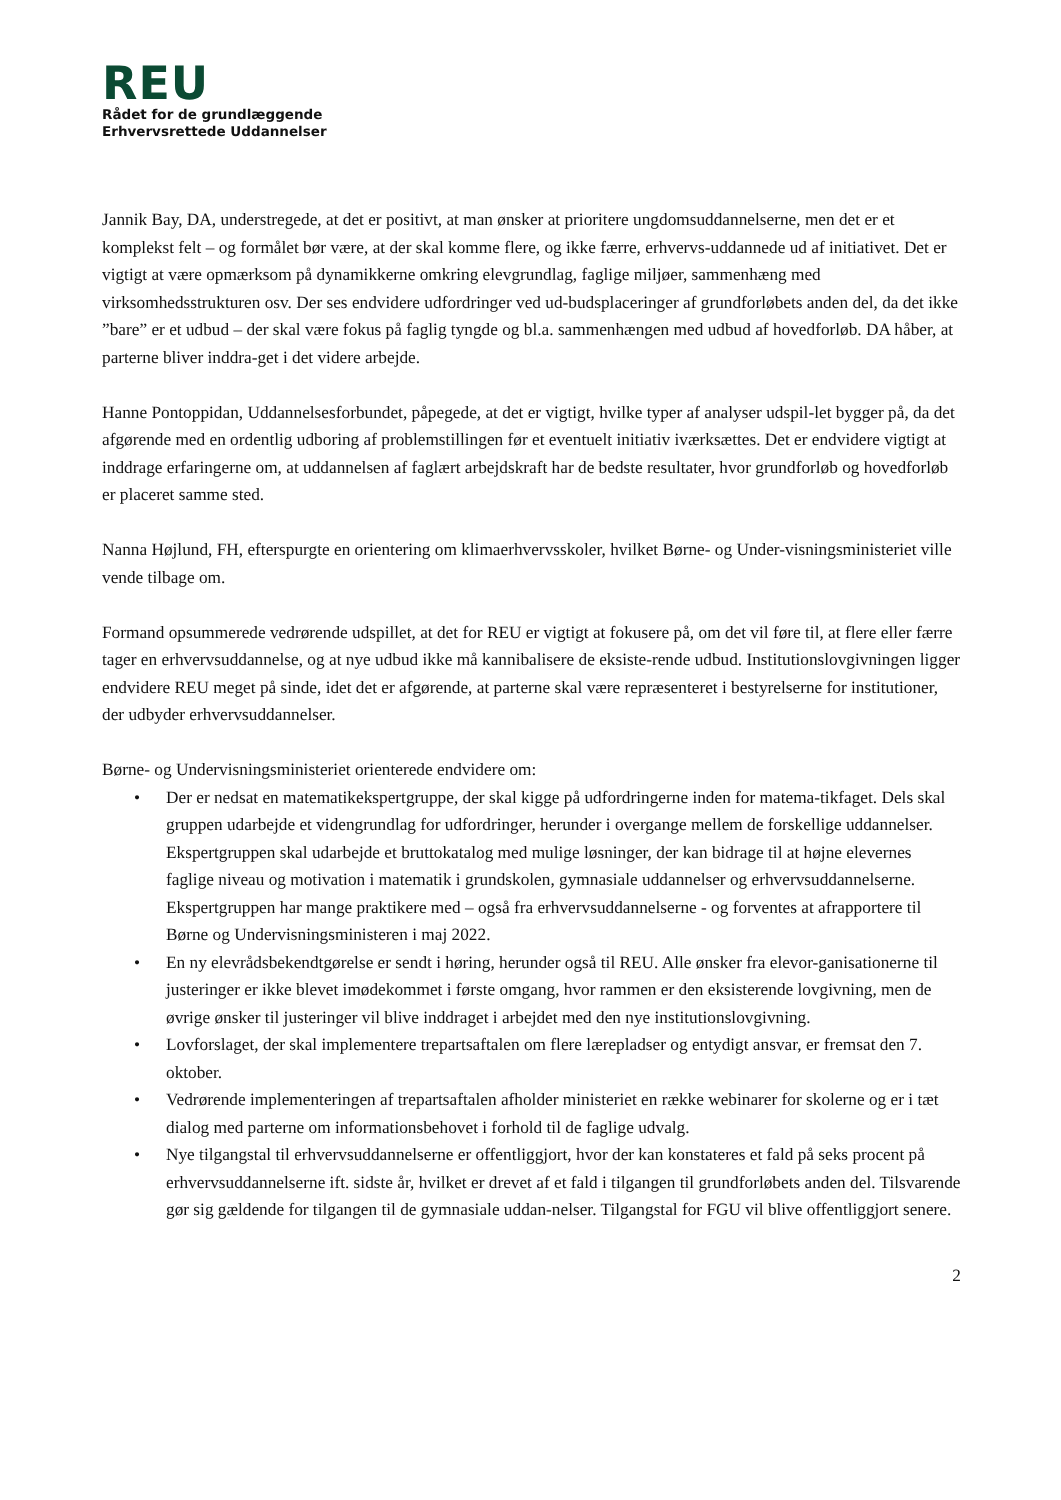REU
Rådet for de grundlæggende
Erhvervsrettede Uddannelser
Jannik Bay, DA, understregede, at det er positivt, at man ønsker at prioritere ungdomsuddannelserne, men det er et komplekst felt – og formålet bør være, at der skal komme flere, og ikke færre, erhvervs-uddannede ud af initiativet. Det er vigtigt at være opmærksom på dynamikkerne omkring elevgrundlag, faglige miljøer, sammenhæng med virksomhedsstrukturen osv. Der ses endvidere udfordringer ved ud-budsplaceringer af grundforløbets anden del, da det ikke ”bare” er et udbud – der skal være fokus på faglig tyngde og bl.a. sammenhængen med udbud af hovedforløb. DA håber, at parterne bliver inddra-get i det videre arbejde.
Hanne Pontoppidan, Uddannelsesforbundet, påpegede, at det er vigtigt, hvilke typer af analyser udspil-let bygger på, da det afgørende med en ordentlig udboring af problemstillingen før et eventuelt initiativ iværksættes. Det er endvidere vigtigt at inddrage erfaringerne om, at uddannelsen af faglært arbejdskraft har de bedste resultater, hvor grundforløb og hovedforløb er placeret samme sted.
Nanna Højlund, FH, efterspurgte en orientering om klimaerhvervsskoler, hvilket Børne- og Under-visningsministeriet ville vende tilbage om.
Formand opsummerede vedrørende udspillet, at det for REU er vigtigt at fokusere på, om det vil føre til, at flere eller færre tager en erhvervsuddannelse, og at nye udbud ikke må kannibalisere de eksiste-rende udbud. Institutionslovgivningen ligger endvidere REU meget på sinde, idet det er afgørende, at parterne skal være repræsenteret i bestyrelserne for institutioner, der udbyder erhvervsuddannelser.
Børne- og Undervisningsministeriet orienterede endvidere om:
• Der er nedsat en matematikekspertgruppe, der skal kigge på udfordringerne inden for matema-tikfaget. Dels skal gruppen udarbejde et videngrundlag for udfordringer, herunder i overgange mellem de forskellige uddannelser. Ekspertgruppen skal udarbejde et bruttokatalog med mulige løsninger, der kan bidrage til at højne elevernes faglige niveau og motivation i matematik i grundskolen, gymnasiale uddannelser og erhvervsuddannelserne. Ekspertgruppen har mange praktikere med – også fra erhvervsuddannelserne - og forventes at afrapportere til Børne og Undervisningsministeren i maj 2022.
• En ny elevrådsbekendtgørelse er sendt i høring, herunder også til REU. Alle ønsker fra elevor-ganisationerne til justeringer er ikke blevet imødekommet i første omgang, hvor rammen er den eksisterende lovgivning, men de øvrige ønsker til justeringer vil blive inddraget i arbejdet med den nye institutionslovgivning.
• Lovforslaget, der skal implementere trepartsaftalen om flere lærepladser og entydigt ansvar, er fremsat den 7. oktober.
• Vedrørende implementeringen af trepartsaftalen afholder ministeriet en række webinarer for skolerne og er i tæt dialog med parterne om informationsbehovet i forhold til de faglige udvalg.
• Nye tilgangstal til erhvervsuddannelserne er offentliggjort, hvor der kan konstateres et fald på seks procent på erhvervsuddannelserne ift. sidste år, hvilket er drevet af et fald i tilgangen til grundforløbets anden del. Tilsvarende gør sig gældende for tilgangen til de gymnasiale uddan-nelser. Tilgangstal for FGU vil blive offentliggjort senere.
2